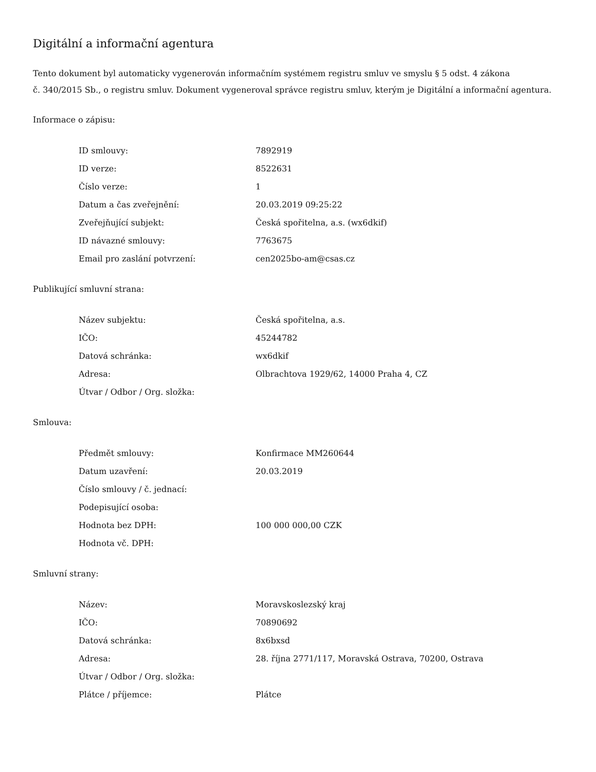Digitální a informační agentura
Tento dokument byl automaticky vygenerován informačním systémem registru smluv ve smyslu § 5 odst. 4 zákona
č. 340/2015 Sb., o registru smluv. Dokument vygeneroval správce registru smluv, kterým je Digitální a informační agentura.
Informace o zápisu:
| ID smlouvy: | 7892919 |
| ID verze: | 8522631 |
| Číslo verze: | 1 |
| Datum a čas zveřejnění: | 20.03.2019 09:25:22 |
| Zveřejňující subjekt: | Česká spořitelna, a.s. (wx6dkif) |
| ID návazné smlouvy: | 7763675 |
| Email pro zaslání potvrzení: | cen2025bo-am@csas.cz |
Publikující smluvní strana:
| Název subjektu: | Česká spořitelna, a.s. |
| IČO: | 45244782 |
| Datová schránka: | wx6dkif |
| Adresa: | Olbrachtova 1929/62, 14000 Praha 4, CZ |
| Útvar / Odbor / Org. složka: | |
Smlouva:
| Předmět smlouvy: | Konfirmace MM260644 |
| Datum uzavření: | 20.03.2019 |
| Číslo smlouvy / č. jednací: | |
| Podepisující osoba: | |
| Hodnota bez DPH: | 100 000 000,00 CZK |
| Hodnota vč. DPH: | |
Smluvní strany:
| Název: | Moravskoslezský kraj |
| IČO: | 70890692 |
| Datová schránka: | 8x6bxsd |
| Adresa: | 28. října 2771/117, Moravská Ostrava, 70200, Ostrava |
| Útvar / Odbor / Org. složka: | |
| Plátce / příjemce: | Plátce |